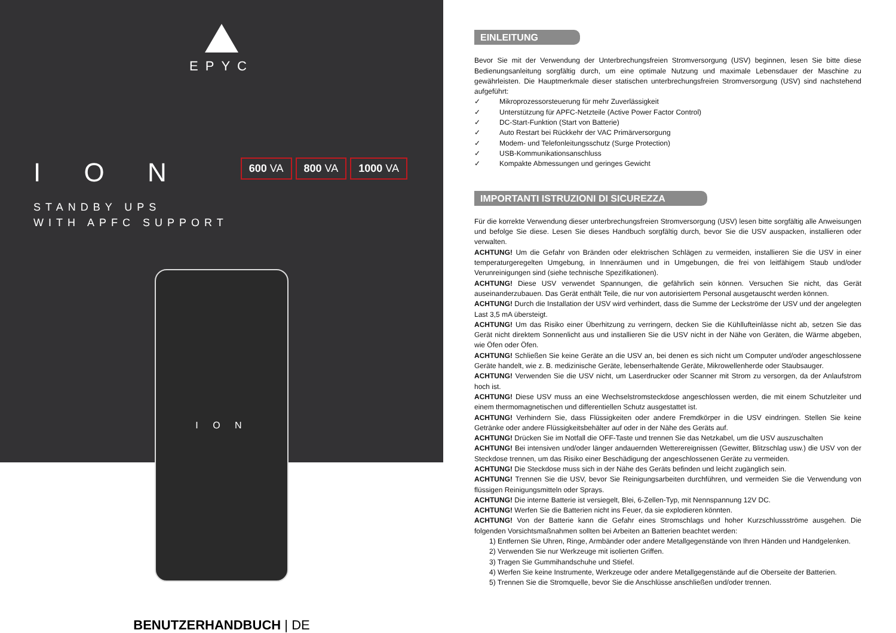EPYC
I O N
600 VA 800 VA 1000 VA
STANDBY UPS
WITH APFC SUPPORT
I O N
BENUTZERHANDBUCH | DE
EINLEITUNG
Bevor Sie mit der Verwendung der Unterbrechungsfreien Stromversorgung (USV) beginnen, lesen Sie bitte diese Bedienungsanleitung sorgfältig durch, um eine optimale Nutzung und maximale Lebensdauer der Maschine zu gewährleisten. Die Hauptmerkmale dieser statischen unterbrechungsfreien Stromversorgung (USV) sind nachstehend aufgeführt:
✓ Mikroprozessorsteuerung für mehr Zuverlässigkeit
✓ Unterstützung für APFC-Netzteile (Active Power Factor Control)
✓ DC-Start-Funktion (Start von Batterie)
✓ Auto Restart bei Rückkehr der VAC Primärversorgung
✓ Modem- und Telefonleitungsschutz (Surge Protection)
✓ USB-Kommunikationsanschluss
✓ Kompakte Abmessungen und geringes Gewicht
IMPORTANTI ISTRUZIONI DI SICUREZZA
Für die korrekte Verwendung dieser unterbrechungsfreien Stromversorgung (USV) lesen bitte sorgfältig alle Anweisungen und befolge Sie diese. Lesen Sie dieses Handbuch sorgfältig durch, bevor Sie die USV auspacken, installieren oder verwalten.
ACHTUNG! Um die Gefahr von Bränden oder elektrischen Schlägen zu vermeiden, installieren Sie die USV in einer temperaturgeregelten Umgebung, in Innenräumen und in Umgebungen, die frei von leitfähigem Staub und/oder Verunreinigungen sind (siehe technische Spezifikationen).
ACHTUNG! Diese USV verwendet Spannungen, die gefährlich sein können. Versuchen Sie nicht, das Gerät auseinanderzubauen. Das Gerät enthält Teile, die nur von autorisiertem Personal ausgetauscht werden können.
ACHTUNG! Durch die Installation der USV wird verhindert, dass die Summe der Leckströme der USV und der angelegten Last 3,5 mA übersteigt.
ACHTUNG! Um das Risiko einer Überhitzung zu verringern, decken Sie die Kühllufteinlässe nicht ab, setzen Sie das Gerät nicht direktem Sonnenlicht aus und installieren Sie die USV nicht in der Nähe von Geräten, die Wärme abgeben, wie Öfen oder Öfen.
ACHTUNG! Schließen Sie keine Geräte an die USV an, bei denen es sich nicht um Computer und/oder angeschlossene Geräte handelt, wie z. B. medizinische Geräte, lebenserhaltende Geräte, Mikrowellenherde oder Staubsauger.
ACHTUNG! Verwenden Sie die USV nicht, um Laserdrucker oder Scanner mit Strom zu versorgen, da der Anlaufstrom hoch ist.
ACHTUNG! Diese USV muss an eine Wechselstromsteckdose angeschlossen werden, die mit einem Schutzleiter und einem thermomagnetischen und differentiellen Schutz ausgestattet ist.
ACHTUNG! Verhindern Sie, dass Flüssigkeiten oder andere Fremdkörper in die USV eindringen. Stellen Sie keine Getränke oder andere Flüssigkeitsbehälter auf oder in der Nähe des Geräts auf.
ACHTUNG! Drücken Sie im Notfall die OFF-Taste und trennen Sie das Netzkabel, um die USV auszuschalten
ACHTUNG! Bei intensiven und/oder länger andauernden Wetterereignissen (Gewitter, Blitzschlag usw.) die USV von der Steckdose trennen, um das Risiko einer Beschädigung der angeschlossenen Geräte zu vermeiden.
ACHTUNG! Die Steckdose muss sich in der Nähe des Geräts befinden und leicht zugänglich sein.
ACHTUNG! Trennen Sie die USV, bevor Sie Reinigungsarbeiten durchführen, und vermeiden Sie die Verwendung von flüssigen Reinigungsmitteln oder Sprays.
ACHTUNG! Die interne Batterie ist versiegelt, Blei, 6-Zellen-Typ, mit Nennspannung 12V DC.
ACHTUNG! Werfen Sie die Batterien nicht ins Feuer, da sie explodieren könnten.
ACHTUNG! Von der Batterie kann die Gefahr eines Stromschlags und hoher Kurzschlussströme ausgehen. Die folgenden Vorsichtsmaßnahmen sollten bei Arbeiten an Batterien beachtet werden:
1) Entfernen Sie Uhren, Ringe, Armbänder oder andere Metallgegenstände von Ihren Händen und Handgelenken.
2) Verwenden Sie nur Werkzeuge mit isolierten Griffen.
3) Tragen Sie Gummihandschuhe und Stiefel.
4) Werfen Sie keine Instrumente, Werkzeuge oder andere Metallgegenstände auf die Oberseite der Batterien.
5) Trennen Sie die Stromquelle, bevor Sie die Anschlüsse anschließen und/oder trennen.